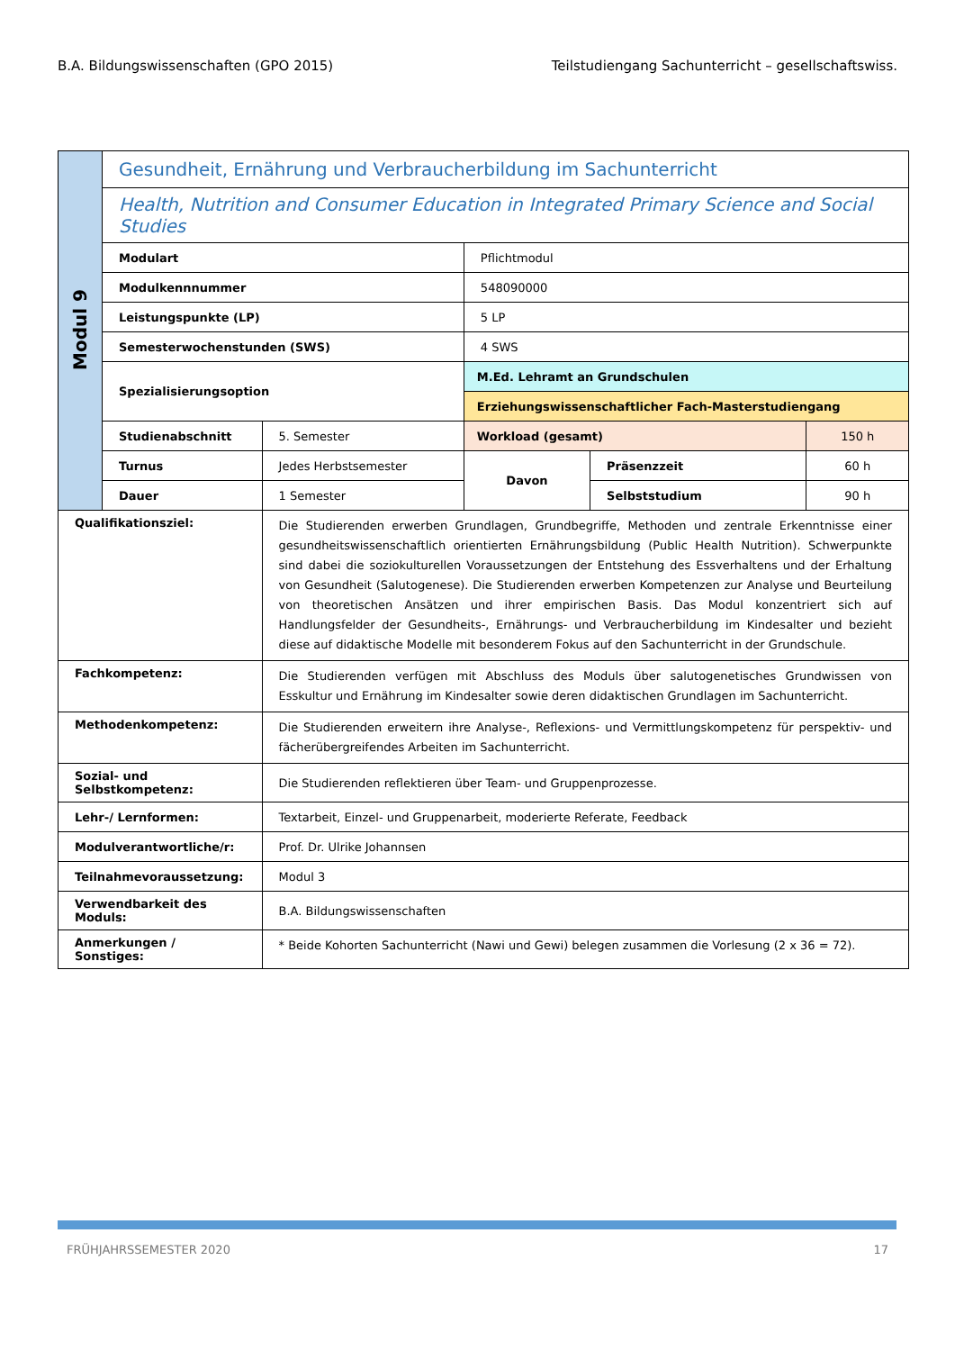B.A. Bildungswissenschaften (GPO 2015) Teilstudiengang Sachunterricht – gesellschaftswiss.
| Modul 9 | Gesundheit, Ernährung und Verbraucherbildung im Sachunterricht | | | | |
| | Health, Nutrition and Consumer Education in Integrated Primary Science and Social Studies | | | | |
| | Modulart | | Pflichtmodul | | |
| | Modulkennnummer | | 548090000 | | |
| | Leistungspunkte (LP) | | 5 LP | | |
| | Semesterwochenstunden (SWS) | | 4 SWS | | |
| | Spezialisierungsoption | | M.Ed. Lehramt an Grundschulen | | |
| | | | Erziehungswissenschaftlicher Fach-Masterstudiengang | | |
| | Studienabschnitt | 5. Semester | Workload (gesamt) | | 150 h |
| | Turnus | Jedes Herbstsemester | Davon | Präsenzzeit | 60 h |
| | Dauer | 1 Semester | | Selbststudium | 90 h |
| Qualifikationsziel: | | Die Studierenden erwerben Grundlagen, Grundbegriffe, Methoden und zentrale Erkenntnisse einer gesundheitswissenschaftlich orientierten Ernährungsbildung (Public Health Nutrition). Schwerpunkte sind dabei die soziokulturellen Voraussetzungen der Entstehung des Essverhaltens und der Erhaltung von Gesundheit (Salutogenese). Die Studierenden erwerben Kompetenzen zur Analyse und Beurteilung von theoretischen Ansätzen und ihrer empirischen Basis. Das Modul konzentriert sich auf Handlungsfelder der Gesundheits-, Ernährungs- und Verbraucherbildung im Kindesalter und bezieht diese auf didaktische Modelle mit besonderem Fokus auf den Sachunterricht in der Grundschule. | | | |
| Fachkompetenz: | | Die Studierenden verfügen mit Abschluss des Moduls über salutogenetisches Grundwissen von Esskultur und Ernährung im Kindesalter sowie deren didaktischen Grundlagen im Sachunterricht. | | | |
| Methodenkompetenz: | | Die Studierenden erweitern ihre Analyse-, Reflexions- und Vermittlungskompetenz für perspektiv- und fächerübergreifendes Arbeiten im Sachunterricht. | | | |
| Sozial- und Selbstkompetenz: | | Die Studierenden reflektieren über Team- und Gruppenprozesse. | | | |
| Lehr-/ Lernformen: | | Textarbeit, Einzel- und Gruppenarbeit, moderierte Referate, Feedback | | | |
| Modulverantwortliche/r: | | Prof. Dr. Ulrike Johannsen | | | |
| Teilnahmevoraussetzung: | | Modul 3 | | | |
| Verwendbarkeit des Moduls: | | B.A. Bildungswissenschaften | | | |
| Anmerkungen / Sonstiges: | | * Beide Kohorten Sachunterricht (Nawi und Gewi) belegen zusammen die Vorlesung (2 x 36 = 72). | | | |
FRÜHJAHRSSEMESTER 2020 17